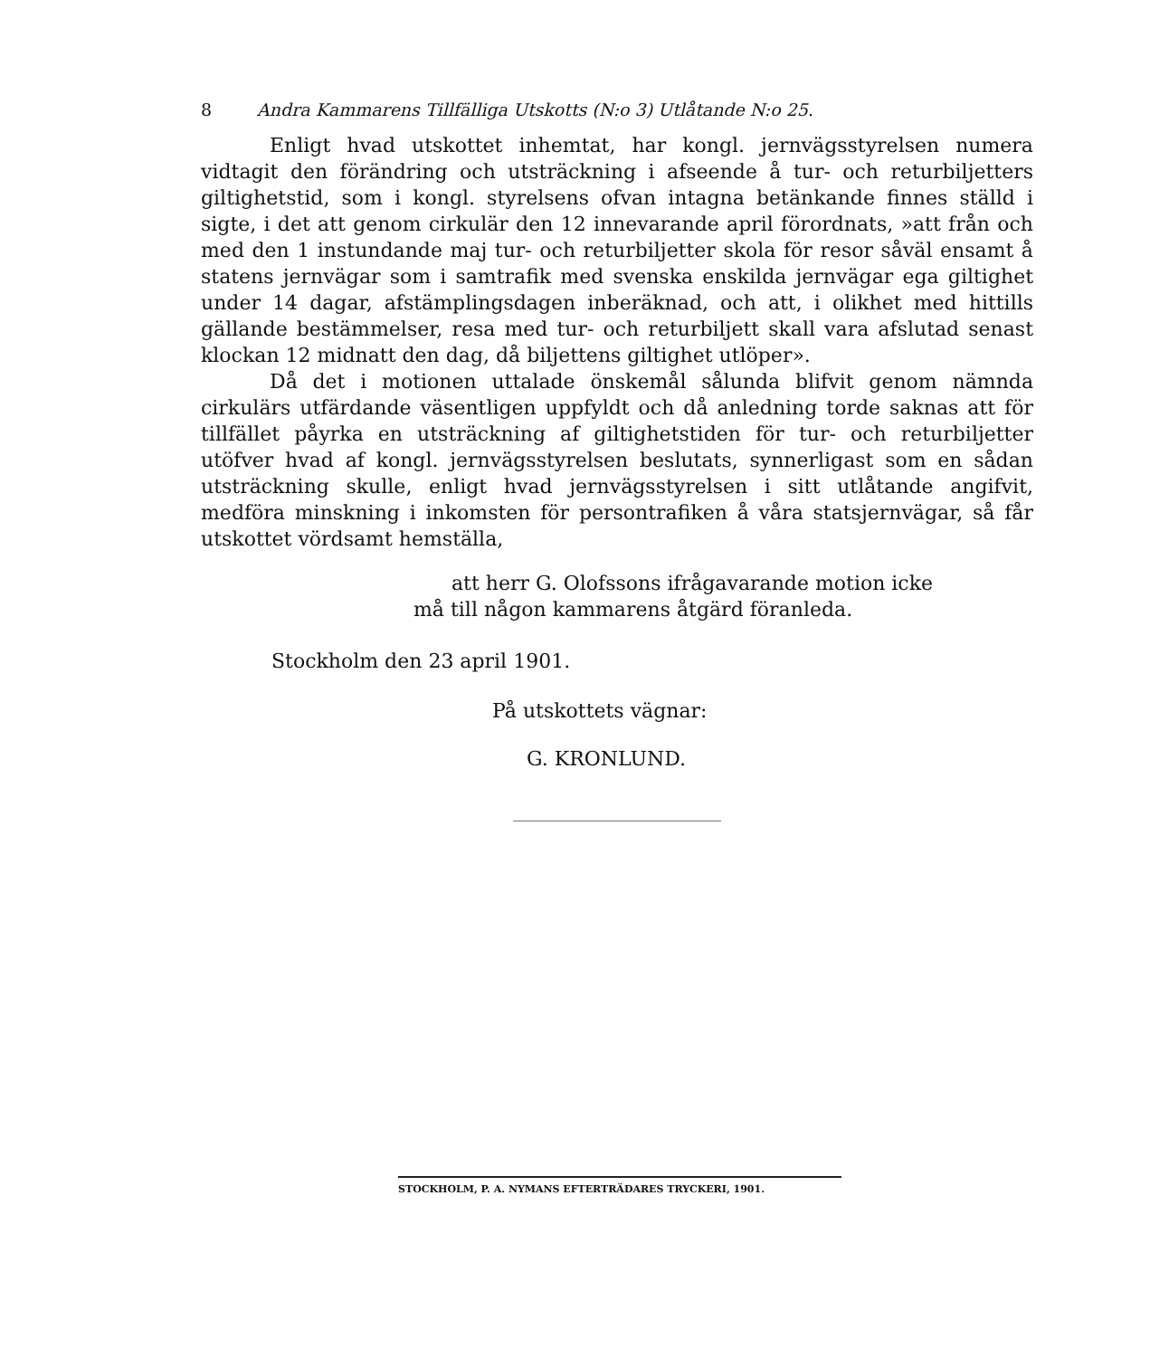8 Andra Kammarens Tillfälliga Utskotts (N:o 3) Utlåtande N:o 25.
Enligt hvad utskottet inhemtat, har kongl. jernvägsstyrelsen numera vidtagit den förändring och utsträckning i afseende å tur- och returbiljetters giltighetstid, som i kongl. styrelsens ofvan intagna betänkande finnes ställd i sigte, i det att genom cirkulär den 12 innevarande april förordnats, »att från och med den 1 instundande maj tur- och returbiljetter skola för resor såväl ensamt å statens jernvägar som i samtrafik med svenska enskilda jernvägar ega giltighet under 14 dagar, afstämplingsdagen inberäknad, och att, i olikhet med hittills gällande bestämmelser, resa med tur- och returbiljett skall vara afslutad senast klockan 12 midnatt den dag, då biljettens giltighet utlöper».
Då det i motionen uttalade önskemål sålunda blifvit genom nämnda cirkulärs utfärdande väsentligen uppfyldt och då anledning torde saknas att för tillfället påyrka en utsträckning af giltighetstiden för tur- och returbiljetter utöfver hvad af kongl. jernvägsstyrelsen beslutats, synnerligast som en sådan utsträckning skulle, enligt hvad jernvägsstyrelsen i sitt utlåtande angifvit, medföra minskning i inkomsten för persontrafiken å våra statsjernvägar, så får utskottet vördsamt hemställa,
att herr G. Olofssons ifrågavarande motion icke
må till någon kammarens åtgärd föranleda.
Stockholm den 23 april 1901.
På utskottets vägnar:
G. KRONLUND.
STOCKHOLM, P. A. NYMANS EFTERTRÄDARES TRYCKERI, 1901.